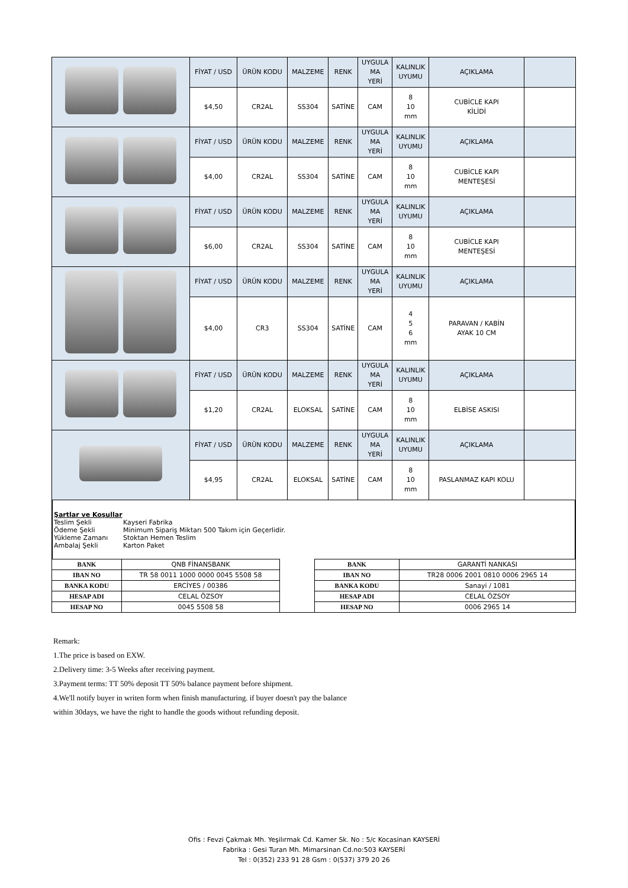| | FİYAT / USD | ÜRÜN KODU | MALZEME | RENK | UYGULA MA YERİ | KALINLIK UYUMU | AÇIKLAMA | |
| | $4,50 | CR2AL | SS304 | SATİNE | CAM | 8 10 mm | CUBİCLE KAPI KİLİDİ | |
| | FİYAT / USD | ÜRÜN KODU | MALZEME | RENK | UYGULA MA YERİ | KALINLIK UYUMU | AÇIKLAMA | |
| | $4,00 | CR2AL | SS304 | SATİNE | CAM | 8 10 mm | CUBİCLE KAPI MENTEŞESİ | |
| | FİYAT / USD | ÜRÜN KODU | MALZEME | RENK | UYGULA MA YERİ | KALINLIK UYUMU | AÇIKLAMA | |
| | $6,00 | CR2AL | SS304 | SATİNE | CAM | 8 10 mm | CUBİCLE KAPI MENTEŞESİ | |
| | FİYAT / USD | ÜRÜN KODU | MALZEME | RENK | UYGULA MA YERİ | KALINLIK UYUMU | AÇIKLAMA | |
| | $4,00 | CR3 | SS304 | SATİNE | CAM | 4 5 6 mm | PARAVAN / KABİN AYAK 10 CM | |
| | FİYAT / USD | ÜRÜN KODU | MALZEME | RENK | UYGULA MA YERİ | KALINLIK UYUMU | AÇIKLAMA | |
| | $1,20 | CR2AL | ELOKSAL | SATİNE | CAM | 8 10 mm | ELBİSE ASKISI | |
| | FİYAT / USD | ÜRÜN KODU | MALZEME | RENK | UYGULA MA YERİ | KALINLIK UYUMU | AÇIKLAMA | |
| | $4,95 | CR2AL | ELOKSAL | SATİNE | CAM | 8 10 mm | PASLANMAZ KAPI KOLU | |
Şartlar ve Koşullar
Teslim Şekli Kayseri Fabrika
Ödeme Şekli Minimum Sipariş Miktarı 500 Takım için Geçerlidir.
Yükleme Zamanı Stoktan Hemen Teslim
Ambalaj Şekli Karton Paket
| BANK | QNB FİNANSBANK | | BANK | GARANTİ NANKASI |
| IBAN NO | TR 58 0011 1000 0000 0045 5508 58 | | IBAN NO | TR28 0006 2001 0810 0006 2965 14 |
| BANKA KODU | ERCİYES / 00386 | | BANKA KODU | Sanayi / 1081 |
| HESAP ADI | CELAL ÖZSOY | | HESAP ADI | CELAL ÖZSOY |
| HESAP NO | 0045 5508 58 | | HESAP NO | 0006 2965 14 |
Remark:
1.The price is based on EXW.
2.Delivery time: 3-5 Weeks after receiving payment.
3.Payment terms: TT 50% deposit TT 50% balance payment before shipment.
4.We'll notify buyer in writen form when finish manufacturing. if buyer doesn't pay the balance
within 30days, we have the right to handle the goods without refunding deposit.
Ofis : Fevzi Çakmak Mh. Yeşilırmak Cd. Kamer Sk. No : 5/c Kocasinan KAYSERİ
Fabrika : Gesi Turan Mh. Mimarsinan Cd.no:503 KAYSERİ
Tel : 0(352) 233 91 28 Gsm : 0(537) 379 20 26